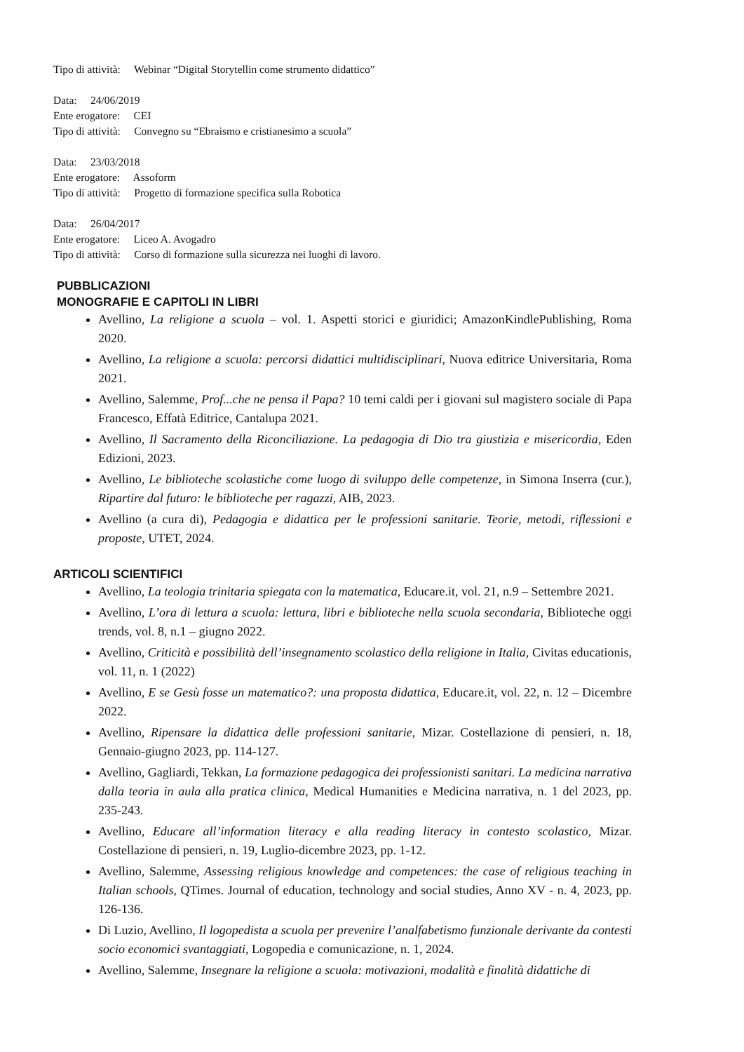Tipo di attività: Webinar “Digital Storytellin come strumento didattico”
Data: 24/06/2019
Ente erogatore: CEI
Tipo di attività: Convegno su “Ebraismo e cristianesimo a scuola”
Data: 23/03/2018
Ente erogatore: Assoform
Tipo di attività: Progetto di formazione specifica sulla Robotica
Data: 26/04/2017
Ente erogatore: Liceo A. Avogadro
Tipo di attività: Corso di formazione sulla sicurezza nei luoghi di lavoro.
PUBBLICAZIONI
MONOGRAFIE E CAPITOLI IN LIBRI
Avellino, La religione a scuola – vol. 1. Aspetti storici e giuridici; AmazonKindlePublishing, Roma 2020.
Avellino, La religione a scuola: percorsi didattici multidisciplinari, Nuova editrice Universitaria, Roma 2021.
Avellino, Salemme, Prof...che ne pensa il Papa? 10 temi caldi per i giovani sul magistero sociale di Papa Francesco, Effatà Editrice, Cantalupa 2021.
Avellino, Il Sacramento della Riconciliazione. La pedagogia di Dio tra giustizia e misericordia, Eden Edizioni, 2023.
Avellino, Le biblioteche scolastiche come luogo di sviluppo delle competenze, in Simona Inserra (cur.), Ripartire dal futuro: le biblioteche per ragazzi, AIB, 2023.
Avellino (a cura di), Pedagogia e didattica per le professioni sanitarie. Teorie, metodi, riflessioni e proposte, UTET, 2024.
ARTICOLI SCIENTIFICI
Avellino, La teologia trinitaria spiegata con la matematica, Educare.it, vol. 21, n.9 – Settembre 2021.
Avellino, L’ora di lettura a scuola: lettura, libri e biblioteche nella scuola secondaria, Biblioteche oggi trends, vol. 8, n.1 – giugno 2022.
Avellino, Criticità e possibilità dell’insegnamento scolastico della religione in Italia, Civitas educationis, vol. 11, n. 1 (2022)
Avellino, E se Gesù fosse un matematico?: una proposta didattica, Educare.it, vol. 22, n. 12 – Dicembre 2022.
Avellino, Ripensare la didattica delle professioni sanitarie, Mizar. Costellazione di pensieri, n. 18, Gennaio-giugno 2023, pp. 114-127.
Avellino, Gagliardi, Tekkan, La formazione pedagogica dei professionisti sanitari. La medicina narrativa dalla teoria in aula alla pratica clinica, Medical Humanities e Medicina narrativa, n. 1 del 2023, pp. 235-243.
Avellino, Educare all’information literacy e alla reading literacy in contesto scolastico, Mizar. Costellazione di pensieri, n. 19, Luglio-dicembre 2023, pp. 1-12.
Avellino, Salemme, Assessing religious knowledge and competences: the case of religious teaching in Italian schools, QTimes. Journal of education, technology and social studies, Anno XV - n. 4, 2023, pp. 126-136.
Di Luzio, Avellino, Il logopedista a scuola per prevenire l’analfabetismo funzionale derivante da contesti socio economici svantaggiati, Logopedia e comunicazione, n. 1, 2024.
Avellino, Salemme, Insegnare la religione a scuola: motivazioni, modalità e finalità didattiche di